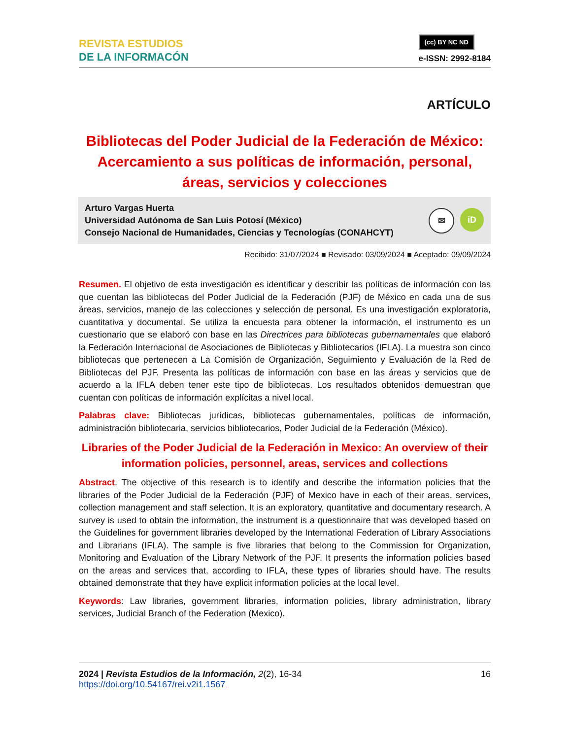REVISTA ESTUDIOS
DE LA INFORMACÓN
(cc) BY NC ND
e-ISSN: 2992-8184
ARTÍCULO
Bibliotecas del Poder Judicial de la Federación de México: Acercamiento a sus políticas de información, personal, áreas, servicios y colecciones
Arturo Vargas Huerta
Universidad Autónoma de San Luis Potosí (México)
Consejo Nacional de Humanidades, Ciencias y Tecnologías (CONAHCYT)
✉ iD
Recibido: 31/07/2024 ■ Revisado: 03/09/2024 ■ Aceptado: 09/09/2024
Resumen. El objetivo de esta investigación es identificar y describir las políticas de información con las que cuentan las bibliotecas del Poder Judicial de la Federación (PJF) de México en cada una de sus áreas, servicios, manejo de las colecciones y selección de personal. Es una investigación exploratoria, cuantitativa y documental. Se utiliza la encuesta para obtener la información, el instrumento es un cuestionario que se elaboró con base en las Directrices para bibliotecas gubernamentales que elaboró la Federación Internacional de Asociaciones de Bibliotecas y Bibliotecarios (IFLA). La muestra son cinco bibliotecas que pertenecen a La Comisión de Organización, Seguimiento y Evaluación de la Red de Bibliotecas del PJF. Presenta las políticas de información con base en las áreas y servicios que de acuerdo a la IFLA deben tener este tipo de bibliotecas. Los resultados obtenidos demuestran que cuentan con políticas de información explícitas a nivel local.
Palabras clave: Bibliotecas jurídicas, bibliotecas gubernamentales, políticas de información, administración bibliotecaria, servicios bibliotecarios, Poder Judicial de la Federación (México).
Libraries of the Poder Judicial de la Federación in Mexico: An overview of their information policies, personnel, areas, services and collections
Abstract. The objective of this research is to identify and describe the information policies that the libraries of the Poder Judicial de la Federación (PJF) of Mexico have in each of their areas, services, collection management and staff selection. It is an exploratory, quantitative and documentary research. A survey is used to obtain the information, the instrument is a questionnaire that was developed based on the Guidelines for government libraries developed by the International Federation of Library Associations and Librarians (IFLA). The sample is five libraries that belong to the Commission for Organization, Monitoring and Evaluation of the Library Network of the PJF. It presents the information policies based on the areas and services that, according to IFLA, these types of libraries should have. The results obtained demonstrate that they have explicit information policies at the local level.
Keywords: Law libraries, government libraries, information policies, library administration, library services, Judicial Branch of the Federation (Mexico).
2024 | Revista Estudios de la Información, 2(2), 16-34
https://doi.org/10.54167/rei.v2i1.1567
16